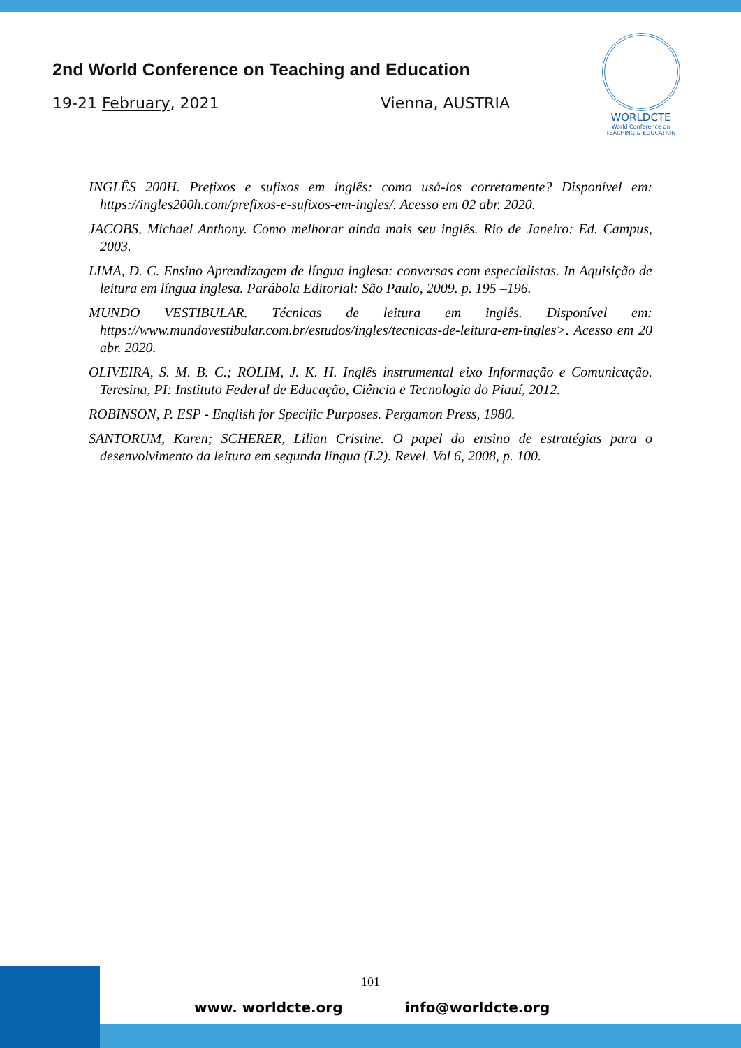2nd World Conference on Teaching and Education
19-21 February, 2021 Vienna, AUSTRIA
WORLDCTE
World Conference on
TEACHING & EDUCATION
INGLÊS 200H. Prefixos e sufixos em inglês: como usá-los corretamente? Disponível em: https://ingles200h.com/prefixos-e-sufixos-em-ingles/. Acesso em 02 abr. 2020.
JACOBS, Michael Anthony. Como melhorar ainda mais seu inglês. Rio de Janeiro: Ed. Campus, 2003.
LIMA, D. C. Ensino Aprendizagem de língua inglesa: conversas com especialistas. In Aquisição de leitura em língua inglesa. Parábola Editorial: São Paulo, 2009. p. 195 –196.
MUNDO VESTIBULAR. Técnicas de leitura em inglês. Disponível em: https://www.mundovestibular.com.br/estudos/ingles/tecnicas-de-leitura-em-ingles>. Acesso em 20 abr. 2020.
OLIVEIRA, S. M. B. C.; ROLIM, J. K. H. Inglês instrumental eixo Informação e Comunicação. Teresina, PI: Instituto Federal de Educação, Ciência e Tecnologia do Piauí, 2012.
ROBINSON, P. ESP - English for Specific Purposes. Pergamon Press, 1980.
SANTORUM, Karen; SCHERER, Lilian Cristine. O papel do ensino de estratégias para o desenvolvimento da leitura em segunda língua (L2). Revel. Vol 6, 2008, p. 100.
101
www. worldcte.org info@worldcte.org